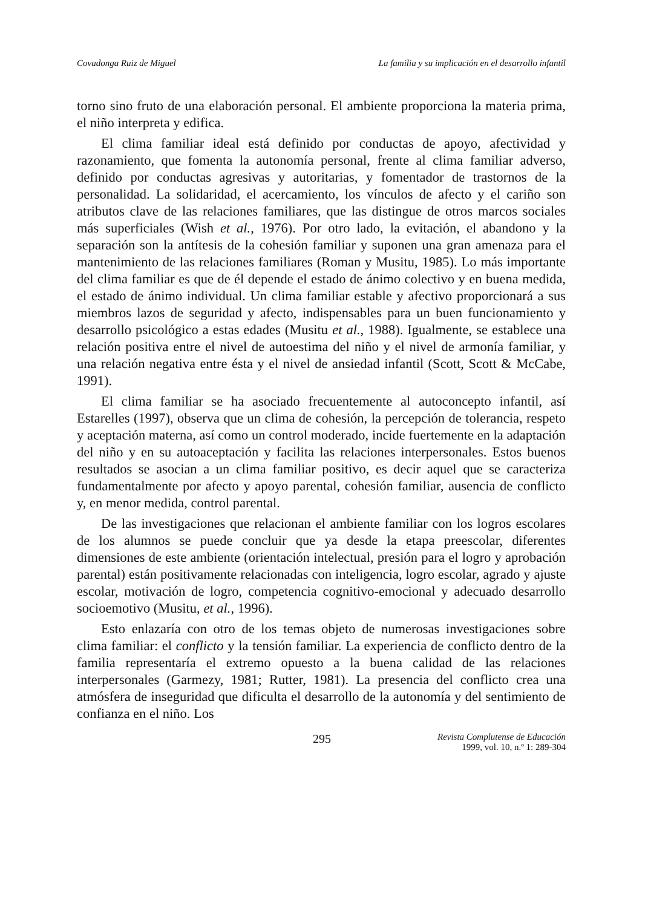Covadonga Ruiz de Miguel La familia y su implicación en el desarrollo infantil
torno sino fruto de una elaboración personal. El ambiente proporciona la materia prima, el niño interpreta y edifica.
El clima familiar ideal está definido por conductas de apoyo, afectividad y razonamiento, que fomenta la autonomía personal, frente al clima familiar adverso, definido por conductas agresivas y autoritarias, y fomentador de trastornos de la personalidad. La solidaridad, el acercamiento, los vínculos de afecto y el cariño son atributos clave de las relaciones familiares, que las distingue de otros marcos sociales más superficiales (Wish et al., 1976). Por otro lado, la evitación, el abandono y la separación son la antítesis de la cohesión familiar y suponen una gran amenaza para el mantenimiento de las relaciones familiares (Roman y Musitu, 1985). Lo más importante del clima familiar es que de él depende el estado de ánimo colectivo y en buena medida, el estado de ánimo individual. Un clima familiar estable y afectivo proporcionará a sus miembros lazos de seguridad y afecto, indispensables para un buen funcionamiento y desarrollo psicológico a estas edades (Musitu et al., 1988). Igualmente, se establece una relación positiva entre el nivel de autoestima del niño y el nivel de armonía familiar, y una relación negativa entre ésta y el nivel de ansiedad infantil (Scott, Scott & McCabe, 1991).
El clima familiar se ha asociado frecuentemente al autoconcepto infantil, así Estarelles (1997), observa que un clima de cohesión, la percepción de tolerancia, respeto y aceptación materna, así como un control moderado, incide fuertemente en la adaptación del niño y en su autoaceptación y facilita las relaciones interpersonales. Estos buenos resultados se asocian a un clima familiar positivo, es decir aquel que se caracteriza fundamentalmente por afecto y apoyo parental, cohesión familiar, ausencia de conflicto y, en menor medida, control parental.
De las investigaciones que relacionan el ambiente familiar con los logros escolares de los alumnos se puede concluir que ya desde la etapa preescolar, diferentes dimensiones de este ambiente (orientación intelectual, presión para el logro y aprobación parental) están positivamente relacionadas con inteligencia, logro escolar, agrado y ajuste escolar, motivación de logro, competencia cognitivo-emocional y adecuado desarrollo socioemotivo (Musitu, et al., 1996).
Esto enlazaría con otro de los temas objeto de numerosas investigaciones sobre clima familiar: el conflicto y la tensión familiar. La experiencia de conflicto dentro de la familia representaría el extremo opuesto a la buena calidad de las relaciones interpersonales (Garmezy, 1981; Rutter, 1981). La presencia del conflicto crea una atmósfera de inseguridad que dificulta el desarrollo de la autonomía y del sentimiento de confianza en el niño. Los
295 Revista Complutense de Educación
1999, vol. 10, n.º 1: 289-304